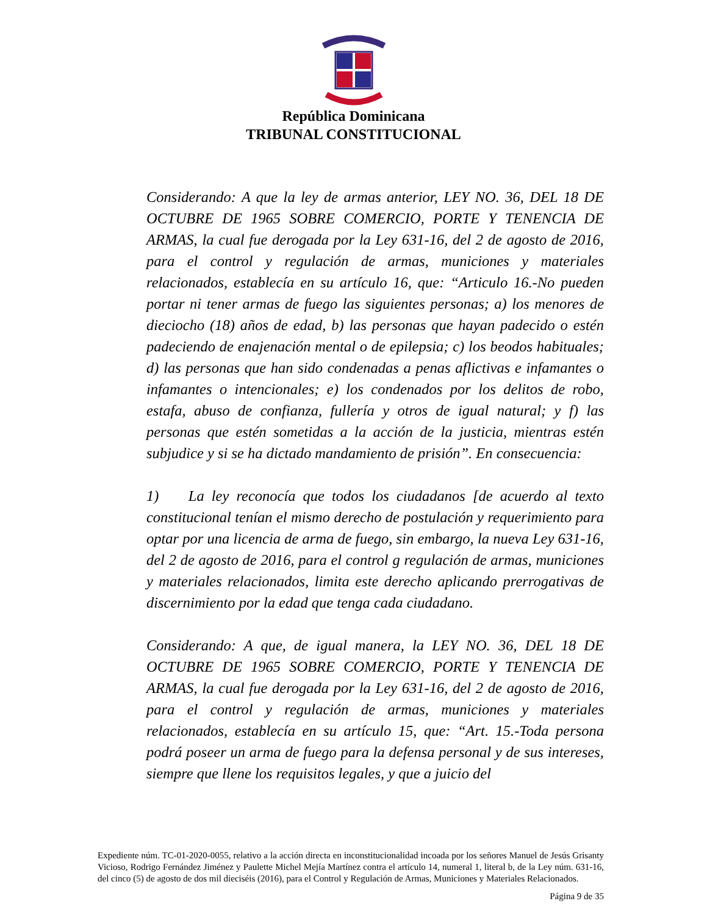República Dominicana
TRIBUNAL CONSTITUCIONAL
Considerando: A que la ley de armas anterior, LEY NO. 36, DEL 18 DE OCTUBRE DE 1965 SOBRE COMERCIO, PORTE Y TENENCIA DE ARMAS, la cual fue derogada por la Ley 631-16, del 2 de agosto de 2016, para el control y regulación de armas, municiones y materiales relacionados, establecía en su artículo 16, que: “Articulo 16.-No pueden portar ni tener armas de fuego las siguientes personas; a) los menores de dieciocho (18) años de edad, b) las personas que hayan padecido o estén padeciendo de enajenación mental o de epilepsia; c) los beodos habituales; d) las personas que han sido condenadas a penas aflictivas e infamantes o infamantes o intencionales; e) los condenados por los delitos de robo, estafa, abuso de confianza, fullería y otros de igual natural; y f) las personas que estén sometidas a la acción de la justicia, mientras estén subjudice y si se ha dictado mandamiento de prisión”. En consecuencia:
1) La ley reconocía que todos los ciudadanos [de acuerdo al texto constitucional tenían el mismo derecho de postulación y requerimiento para optar por una licencia de arma de fuego, sin embargo, la nueva Ley 631-16, del 2 de agosto de 2016, para el control g regulación de armas, municiones y materiales relacionados, limita este derecho aplicando prerrogativas de discernimiento por la edad que tenga cada ciudadano.
Considerando: A que, de igual manera, la LEY NO. 36, DEL 18 DE OCTUBRE DE 1965 SOBRE COMERCIO, PORTE Y TENENCIA DE ARMAS, la cual fue derogada por la Ley 631-16, del 2 de agosto de 2016, para el control y regulación de armas, municiones y materiales relacionados, establecía en su artículo 15, que: “Art. 15.-Toda persona podrá poseer un arma de fuego para la defensa personal y de sus intereses, siempre que llene los requisitos legales, y que a juicio del
Expediente núm. TC-01-2020-0055, relativo a la acción directa en inconstitucionalidad incoada por los señores Manuel de Jesús Grisanty Vicioso, Rodrigo Fernández Jiménez y Paulette Michel Mejía Martínez contra el artículo 14, numeral 1, literal b, de la Ley núm. 631-16, del cinco (5) de agosto de dos mil dieciséis (2016), para el Control y Regulación de Armas, Municiones y Materiales Relacionados.
Página 9 de 35